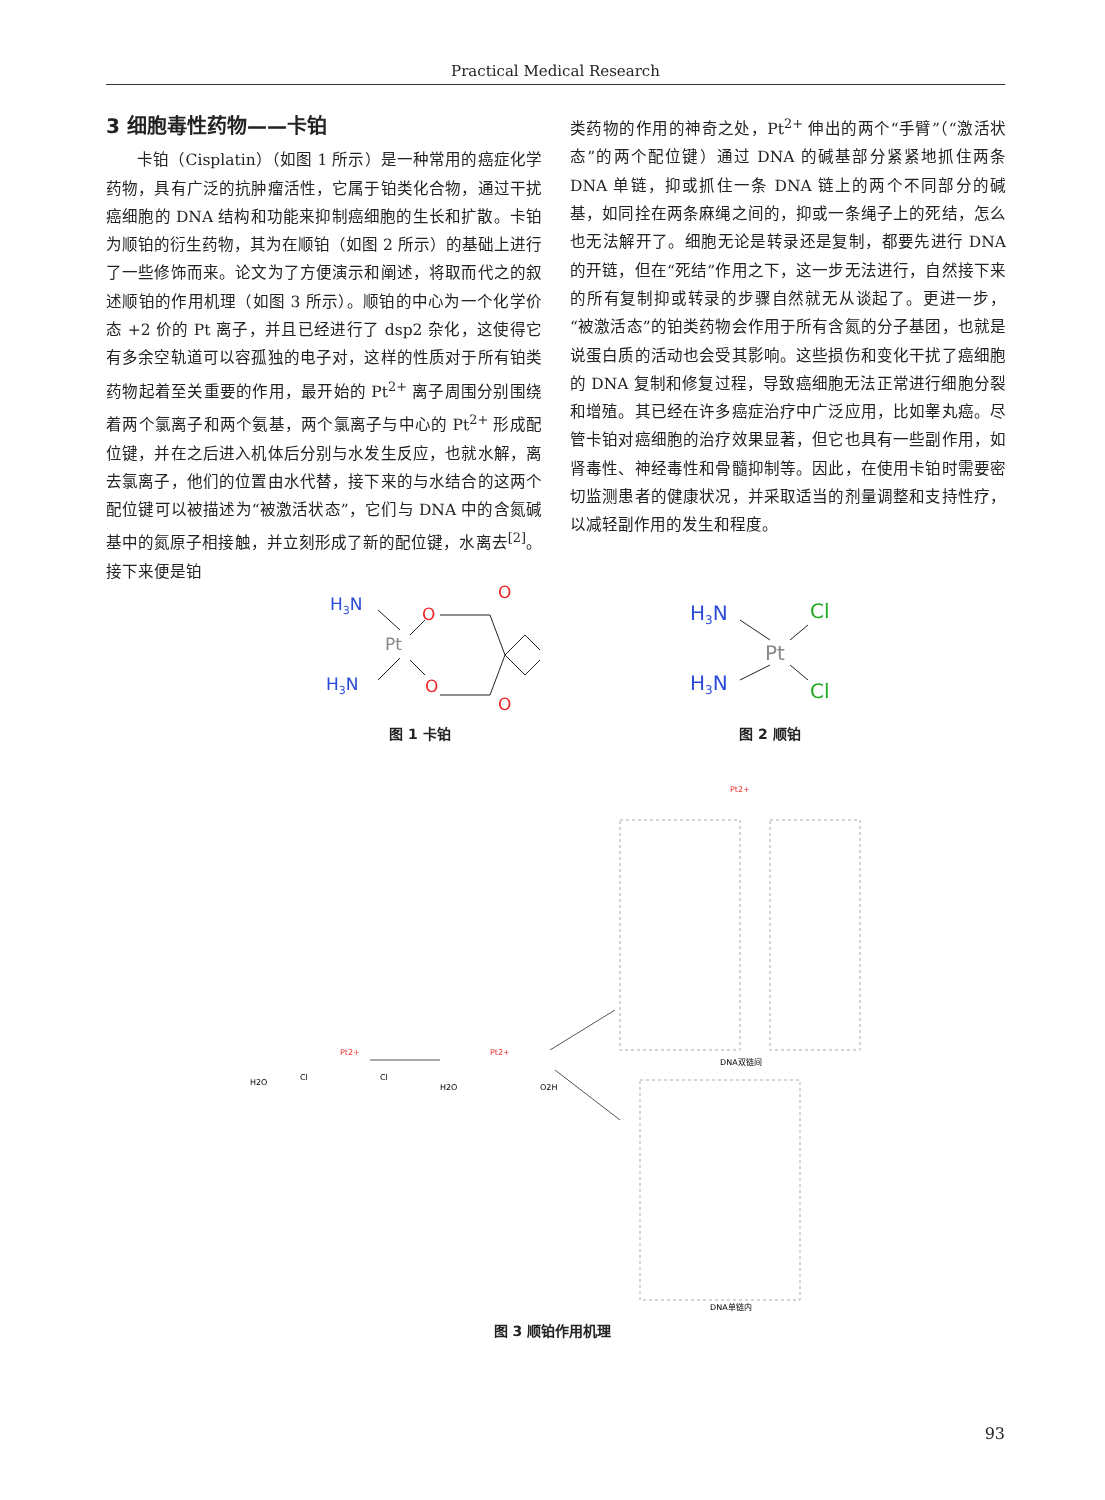Practical Medical Research
3 细胞毒性药物——卡铂
  卡铂（Cisplatin）（如图 1 所示）是一种常用的癌症化学药物，具有广泛的抗肿瘤活性，它属于铂类化合物，通过干扰癌细胞的 DNA 结构和功能来抑制癌细胞的生长和扩散。卡铂为顺铂的衍生药物，其为在顺铂（如图 2 所示）的基础上进行了一些修饰而来。论文为了方便演示和阐述，将取而代之的叙述顺铂的作用机理（如图 3 所示）。顺铂的中心为一个化学价态 +2 价的 Pt 离子，并且已经进行了 dsp2 杂化，这使得它有多余空轨道可以容孤独的电子对，这样的性质对于所有铂类药物起着至关重要的作用，最开始的 Pt<sup>2+</sup> 离子周围分别围绕着两个氯离子和两个氨基，两个氯离子与中心的 Pt<sup>2+</sup> 形成配位键，并在之后进入机体后分别与水发生反应，也就水解，离去氯离子，他们的位置由水代替，接下来的与水结合的这两个配位键可以被描述为“被激活状态”，它们与 DNA 中的含氮碱基中的氮原子相接触，并立刻形成了新的配位键，水离去<sup>[2]</sup>。接下来便是铂
类药物的作用的神奇之处，Pt<sup>2+</sup> 伸出的两个“手臂”（“激活状态”的两个配位键）通过 DNA 的碱基部分紧紧地抓住两条 DNA 单链，抑或抓住一条 DNA 链上的两个不同部分的碱基，如同拴在两条麻绳之间的，抑或一条绳子上的死结，怎么也无法解开了。细胞无论是转录还是复制，都要先进行 DNA 的开链，但在“死结”作用之下，这一步无法进行，自然接下来的所有复制抑或转录的步骤自然就无从谈起了。更进一步，“被激活态”的铂类药物会作用于所有含氮的分子基团，也就是说蛋白质的活动也会受其影响。这些损伤和变化干扰了癌细胞的 DNA 复制和修复过程，导致癌细胞无法正常进行细胞分裂和增殖。其已经在许多癌症治疗中广泛应用，比如睾丸癌。尽管卡铂对癌细胞的治疗效果显著，但它也具有一些副作用，如肾毒性、神经毒性和骨髓抑制等。因此，在使用卡铂时需要密切监测患者的健康状况，并采取适当的剂量调整和支持性疗，以减轻副作用的发生和程度。
H3N
H3N
Pt
O
O
O
O
图 1 卡铂
H3N
H3N
Pt
Cl
Cl
图 2 顺铂
Pt2+
Pt2+
Pt2+
H2O
Cl
Cl
H2O
O2H
DNA双链间
DNA单链内
图 3 顺铂作用机理
93